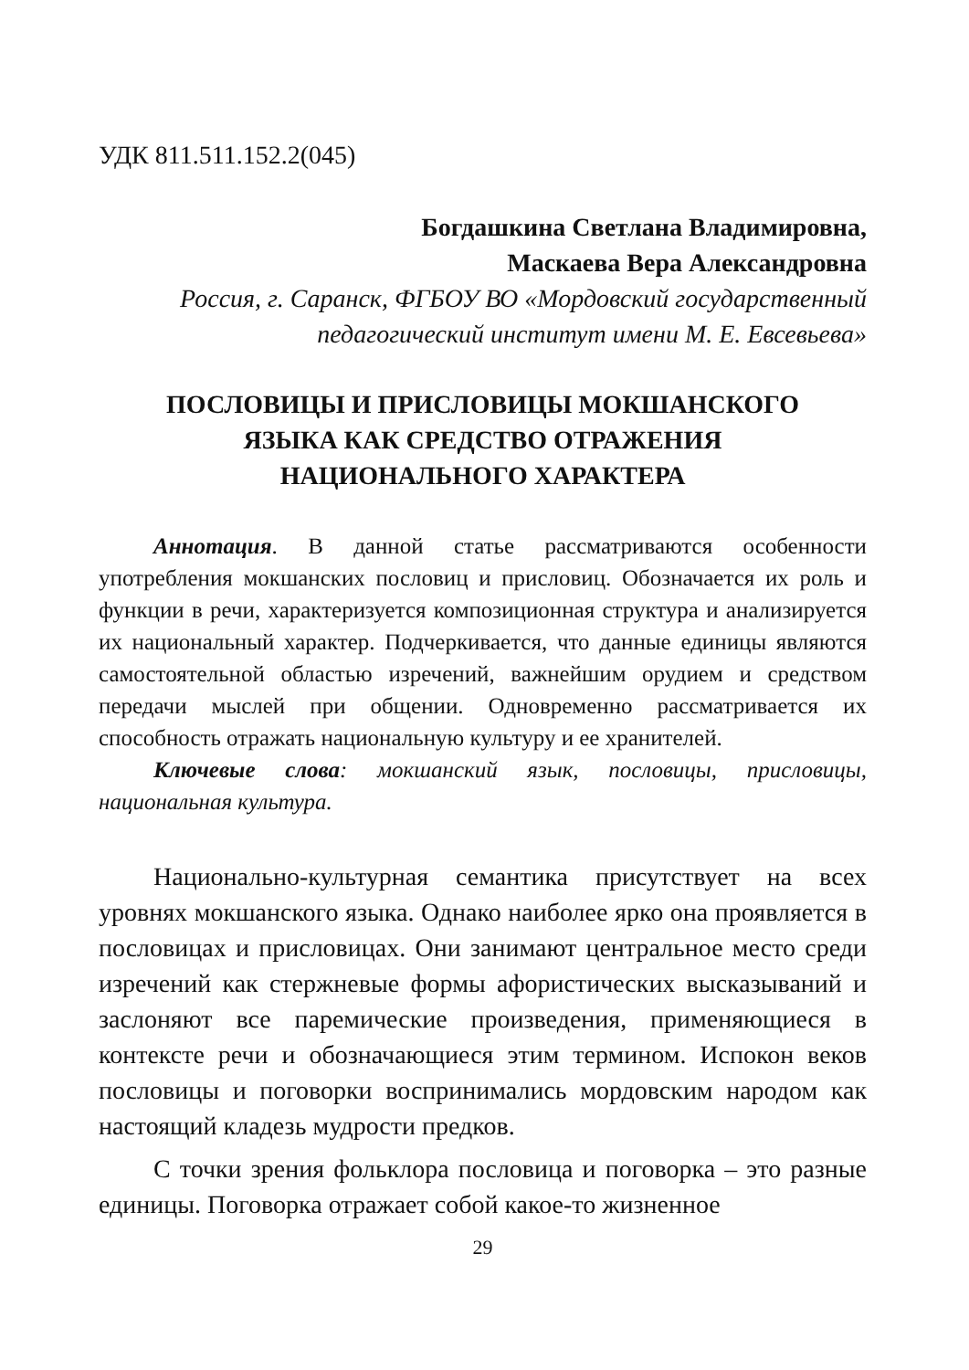УДК 811.511.152.2(045)
Богдашкина Светлана Владимировна,
Маскаева Вера Александровна
Россия, г. Саранск, ФГБОУ ВО «Мордовский государственный педагогический институт имени М. Е. Евсевьева»
ПОСЛОВИЦЫ И ПРИСЛОВИЦЫ МОКШАНСКОГО
ЯЗЫКА КАК СРЕДСТВО ОТРАЖЕНИЯ
НАЦИОНАЛЬНОГО ХАРАКТЕРА
Аннотация. В данной статье рассматриваются особенности употребления мокшанских пословиц и присловиц. Обозначается их роль и функции в речи, характеризуется композиционная структура и анализируется их национальный характер. Подчеркивается, что данные единицы являются самостоятельной областью изречений, важнейшим орудием и средством передачи мыслей при общении. Одновременно рассматривается их способность отражать национальную культуру и ее хранителей.
Ключевые слова: мокшанский язык, пословицы, присловицы, национальная культура.
Национально-культурная семантика присутствует на всех уровнях мокшанского языка. Однако наиболее ярко она проявляется в пословицах и присловицах. Они занимают центральное место среди изречений как стержневые формы афористических высказываний и заслоняют все паремические произведения, применяющиеся в контексте речи и обозначающиеся этим термином. Испокон веков пословицы и поговорки воспринимались мордовским народом как настоящий кладезь мудрости предков.
С точки зрения фольклора пословица и поговорка – это разные единицы. Поговорка отражает собой какое-то жизненное
29